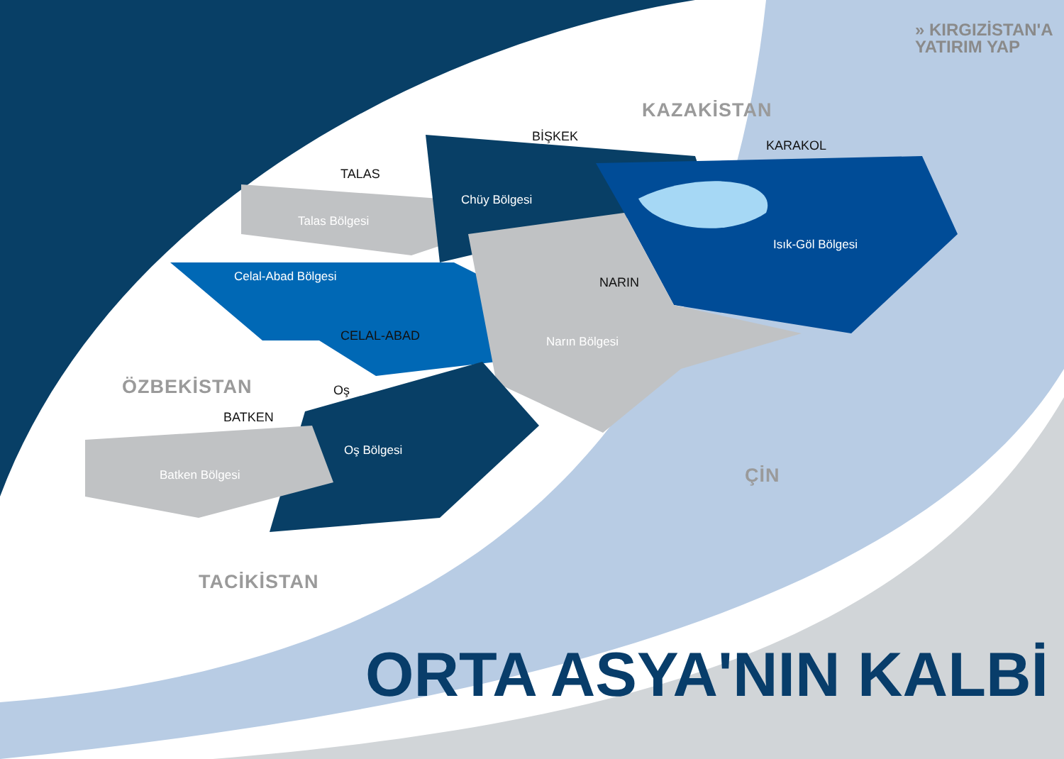» KIRGIZİSTAN'A
YATIRIM YAP
KAZAKİSTAN
ÖZBEKİSTAN
TACİKİSTAN
ÇİN
BİŞKEK
TALAS
KARAKOL
NARIN
CELAL-ABAD
Oş
BATKEN
Chüy Bölgesi
Talas Bölgesi
Isık-Göl Bölgesi
Celal-Abad Bölgesi
Narın Bölgesi
Oş Bölgesi
Batken Bölgesi
ORTA ASYA'NIN KALBİ